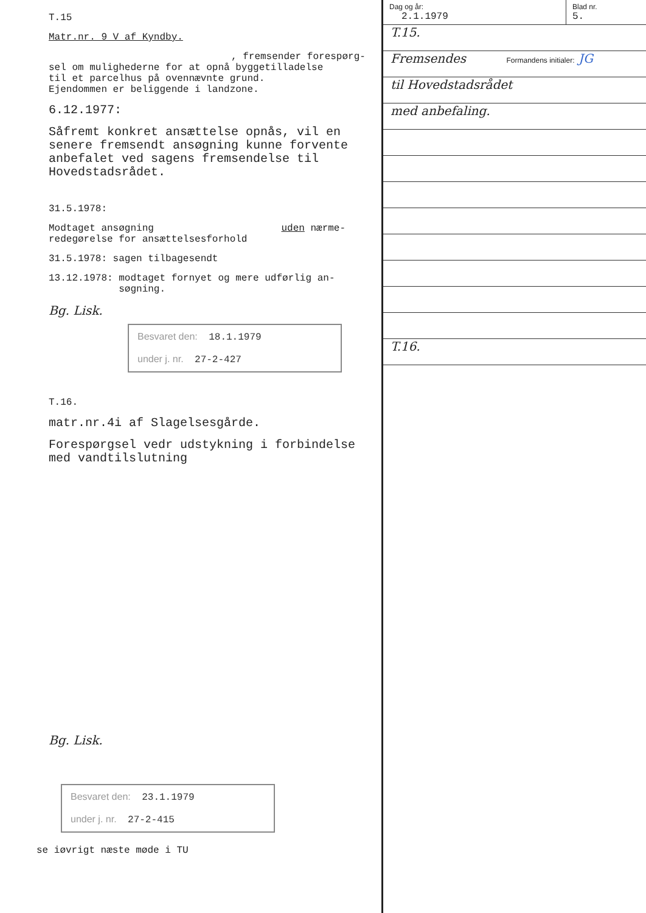T.15
Matr.nr. 9 V af Kyndby.
, fremsender forespørg-
sel om mulighederne for at opnå byggetilladelse
til et parcelhus på ovennævnte grund.
Ejendommen er beliggende i landzone.
6.12.1977:
Såfremt konkret ansættelse opnås, vil en senere fremsendt ansøgning kunne forvente anbefalet ved sagens fremsendelse til Hovedstadsrådet.
31.5.1978:
Modtaget ansøgning uden nærme-
redegørelse for ansættelsesforhold
31.5.1978: sagen tilbagesendt
13.12.1978: modtaget fornyet og mere udførlig an-
søgning.
Bg. Lisk.
Besvaret den: 18.1.1979
under j. nr. 27-2-427
T.16.
matr.nr.4i af Slagelsesgårde.
Forespørgsel vedr udstykning i forbindelse med vandtilslutning
Bg. Lisk.
Besvaret den: 23.1.1979
under j. nr. 27-2-415
se iøvrigt næste møde i TU
Dag og år:
2.1.1979
Blad nr.
5.
T.15.
Fremsendes Formandens initialer: JG
til Hovedstadsrådet
med anbefaling.
T.16.